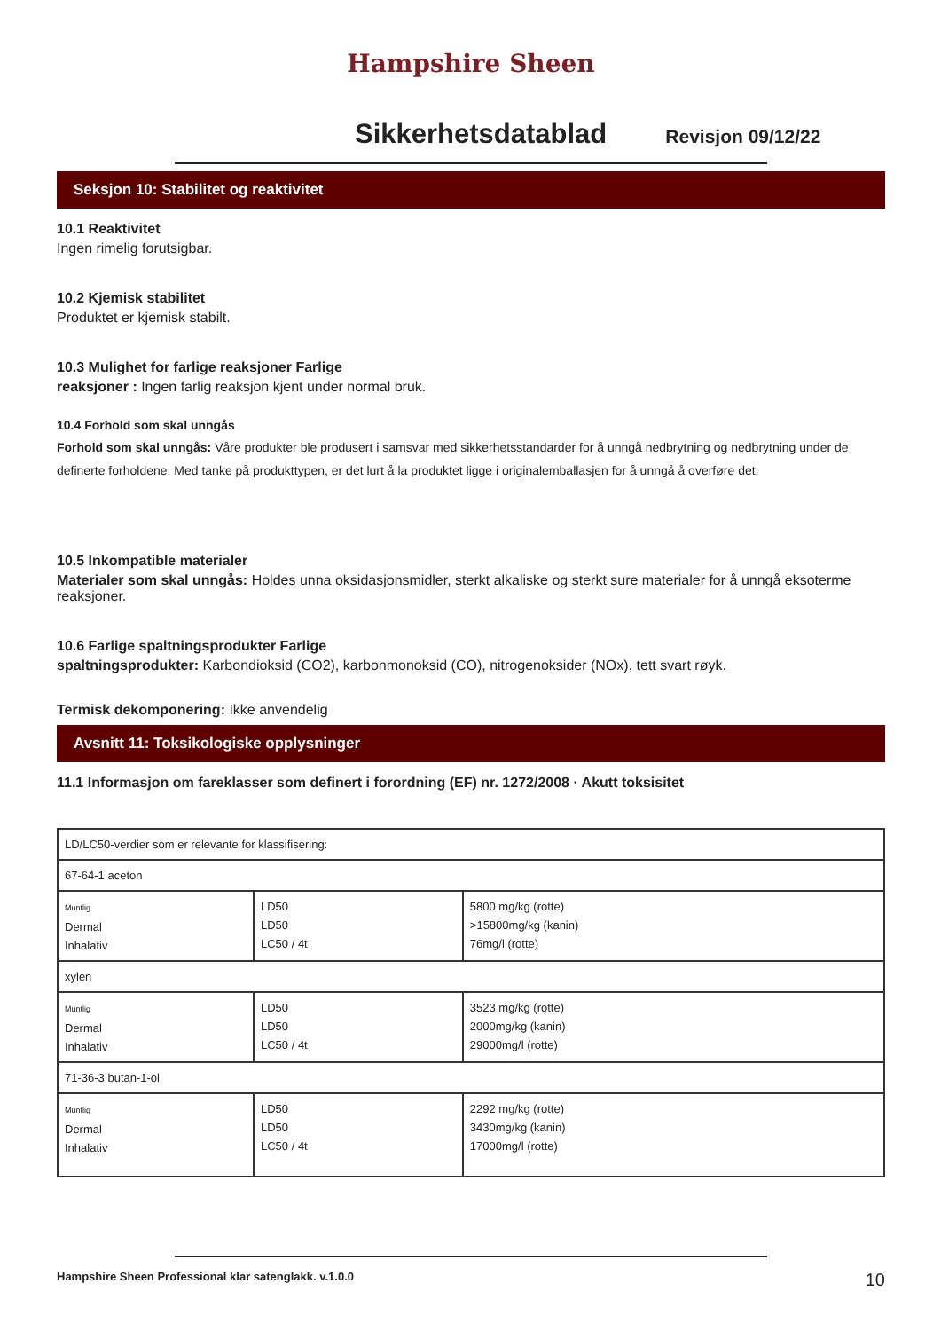Hampshire Sheen
Sikkerhetsdatablad
Revisjon 09/12/22
Seksjon 10: Stabilitet og reaktivitet
10.1 Reaktivitet
Ingen rimelig forutsigbar.
10.2 Kjemisk stabilitet
Produktet er kjemisk stabilt.
10.3 Mulighet for farlige reaksjoner Farlige
reaksjoner : Ingen farlig reaksjon kjent under normal bruk.
10.4 Forhold som skal unngås
Forhold som skal unngås: Våre produkter ble produsert i samsvar med sikkerhetsstandarder for å unngå nedbrytning og nedbrytning under de definerte forholdene. Med tanke på produkttypen, er det lurt å la produktet ligge i originalemballasjen for å unngå å overføre det.
10.5 Inkompatible materialer
Materialer som skal unngås: Holdes unna oksidasjonsmidler, sterkt alkaliske og sterkt sure materialer for å unngå eksoterme reaksjoner.
10.6 Farlige spaltningsprodukter Farlige
spaltningsprodukter: Karbondioksid (CO2), karbonmonoksid (CO), nitrogenoksider (NOx), tett svart røyk.
Termisk dekomponering: Ikke anvendelig
Avsnitt 11: Toksikologiske opplysninger
11.1 Informasjon om fareklasser som definert i forordning (EF) nr. 1272/2008 · Akutt toksisitet
| LD/LC50-verdier som er relevante for klassifisering: | | |
| 67-64-1 aceton | | |
| Muntlig Dermal Inhalativ | LD50 LD50 LC50 / 4t | 5800 mg/kg (rotte) >15800mg/kg (kanin) 76mg/l (rotte) |
| xylen | | |
| Muntlig Dermal Inhalativ | LD50 LD50 LC50 / 4t | 3523 mg/kg (rotte) 2000mg/kg (kanin) 29000mg/l (rotte) |
| 71-36-3 butan-1-ol | | |
| Muntlig Dermal Inhalativ | LD50 LD50 LC50 / 4t | 2292 mg/kg (rotte) 3430mg/kg (kanin) 17000mg/l (rotte) |
Hampshire Sheen Professional klar satenglakk. v.1.0.0 10